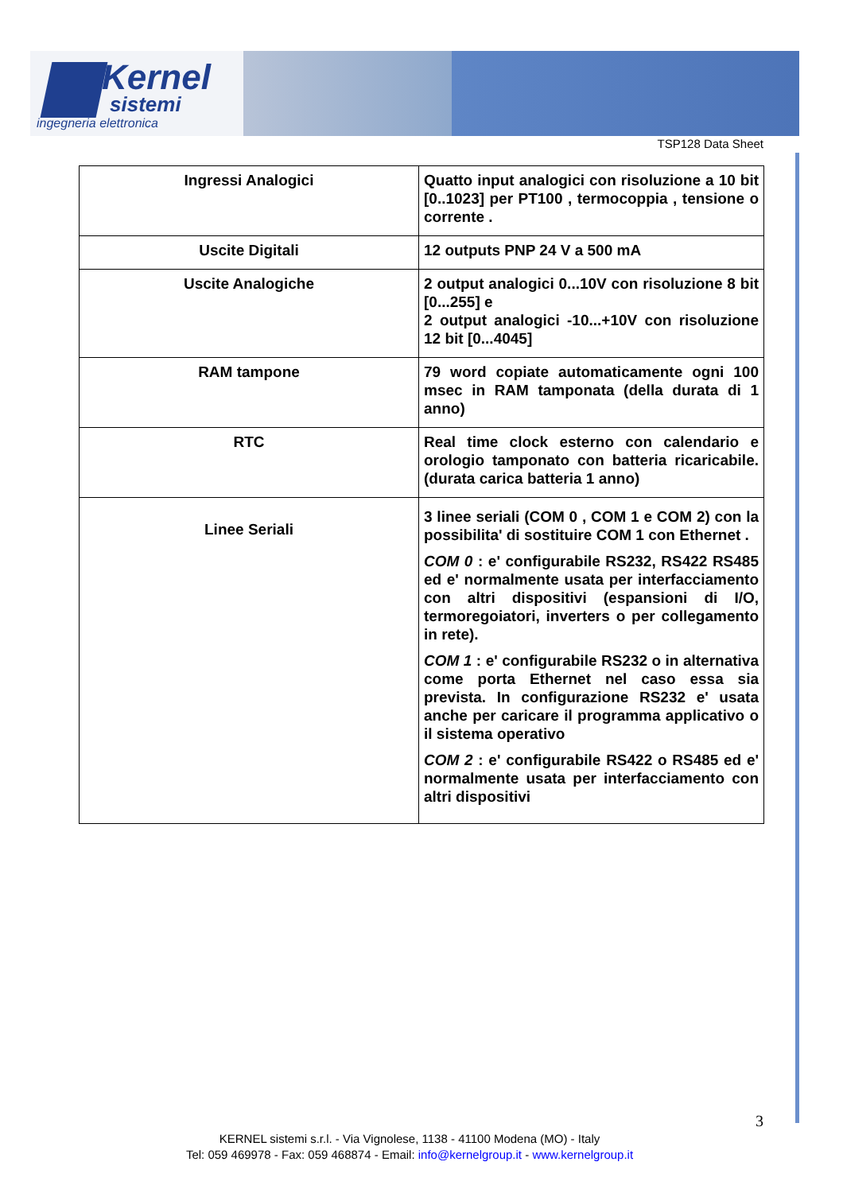Kernel
sistemi
ingegneria elettronica
TSP128 Data Sheet
| Ingressi Analogici | Quatto input analogici con risoluzione a 10 bit [0..1023] per PT100 , termocoppia , tensione o corrente . |
| Uscite Digitali | 12 outputs PNP 24 V a 500 mA |
| Uscite Analogiche | 2 output analogici 0...10V con risoluzione 8 bit [0...255] e 2 output analogici -10...+10V con risoluzione 12 bit [0...4045] |
| RAM tampone | 79 word copiate automaticamente ogni 100 msec in RAM tamponata (della durata di 1 anno) |
| RTC | Real time clock esterno con calendario e orologio tamponato con batteria ricaricabile. (durata carica batteria 1 anno) |
| Linee Seriali | 3 linee seriali (COM 0 , COM 1 e COM 2) con la possibilita' di sostituire COM 1 con Ethernet . COM 0 : e' configurabile RS232, RS422 RS485 ed e' normalmente usata per interfacciamento con altri dispositivi (espansioni di I/O, termoregoiatori, inverters o per collegamento in rete). COM 1 : e' configurabile RS232 o in alternativa come porta Ethernet nel caso essa sia prevista. In configurazione RS232 e' usata anche per caricare il programma applicativo o il sistema operativo COM 2 : e' configurabile RS422 o RS485 ed e' normalmente usata per interfacciamento con altri dispositivi |
3
KERNEL sistemi s.r.l. - Via Vignolese, 1138 - 41100 Modena (MO) - Italy
Tel: 059 469978 - Fax: 059 468874 - Email: info@kernelgroup.it - www.kernelgroup.it